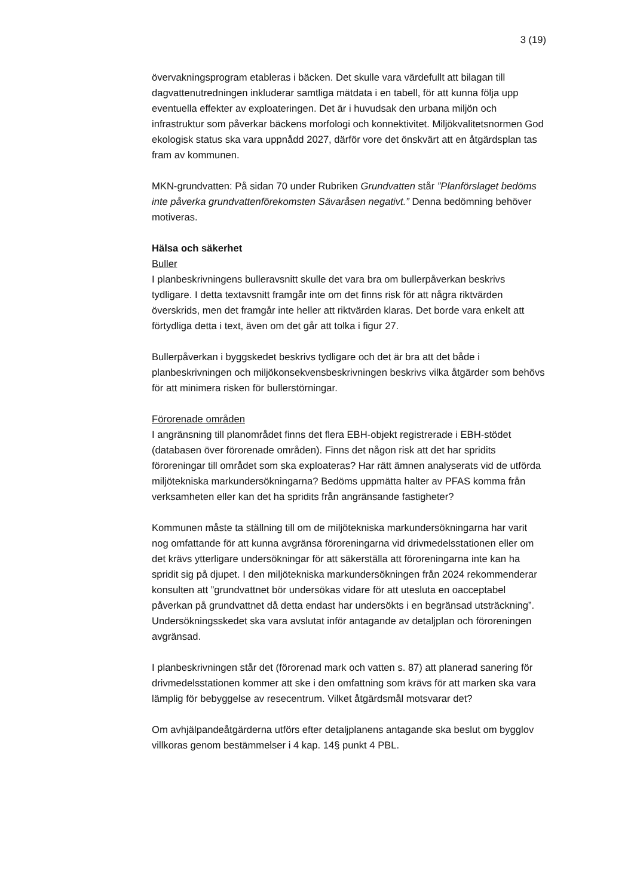3 (19)
övervakningsprogram etableras i bäcken. Det skulle vara värdefullt att bilagan till dagvattenutredningen inkluderar samtliga mätdata i en tabell, för att kunna följa upp eventuella effekter av exploateringen. Det är i huvudsak den urbana miljön och infrastruktur som påverkar bäckens morfologi och konnektivitet. Miljökvalitetsnormen God ekologisk status ska vara uppnådd 2027, därför vore det önskvärt att en åtgärdsplan tas fram av kommunen.
MKN-grundvatten: På sidan 70 under Rubriken Grundvatten står ”Planförslaget bedöms inte påverka grundvattenförekomsten Sävaråsen negativt.” Denna bedömning behöver motiveras.
Hälsa och säkerhet
Buller
I planbeskrivningens bulleravsnitt skulle det vara bra om bullerpåverkan beskrivs tydligare. I detta textavsnitt framgår inte om det finns risk för att några riktvärden överskrids, men det framgår inte heller att riktvärden klaras. Det borde vara enkelt att förtydliga detta i text, även om det går att tolka i figur 27.
Bullerpåverkan i byggskedet beskrivs tydligare och det är bra att det både i planbeskrivningen och miljökonsekvensbeskrivningen beskrivs vilka åtgärder som behövs för att minimera risken för bullerstörningar.
Förorenade områden
I angränsning till planområdet finns det flera EBH-objekt registrerade i EBH-stödet (databasen över förorenade områden). Finns det någon risk att det har spridits föroreningar till området som ska exploateras? Har rätt ämnen analyserats vid de utförda miljötekniska markundersökningarna? Bedöms uppmätta halter av PFAS komma från verksamheten eller kan det ha spridits från angränsande fastigheter?
Kommunen måste ta ställning till om de miljötekniska markundersökningarna har varit nog omfattande för att kunna avgränsa föroreningarna vid drivmedelsstationen eller om det krävs ytterligare undersökningar för att säkerställa att föroreningarna inte kan ha spridit sig på djupet. I den miljötekniska markundersökningen från 2024 rekommenderar konsulten att ”grundvattnet bör undersökas vidare för att utesluta en oacceptabel påverkan på grundvattnet då detta endast har undersökts i en begränsad utsträckning”. Undersökningsskedet ska vara avslutat inför antagande av detaljplan och föroreningen avgränsad.
I planbeskrivningen står det (förorenad mark och vatten s. 87) att planerad sanering för drivmedelsstationen kommer att ske i den omfattning som krävs för att marken ska vara lämplig för bebyggelse av resecentrum. Vilket åtgärdsmål motsvarar det?
Om avhjälpandeåtgärderna utförs efter detaljplanens antagande ska beslut om bygglov villkoras genom bestämmelser i 4 kap. 14§ punkt 4 PBL.